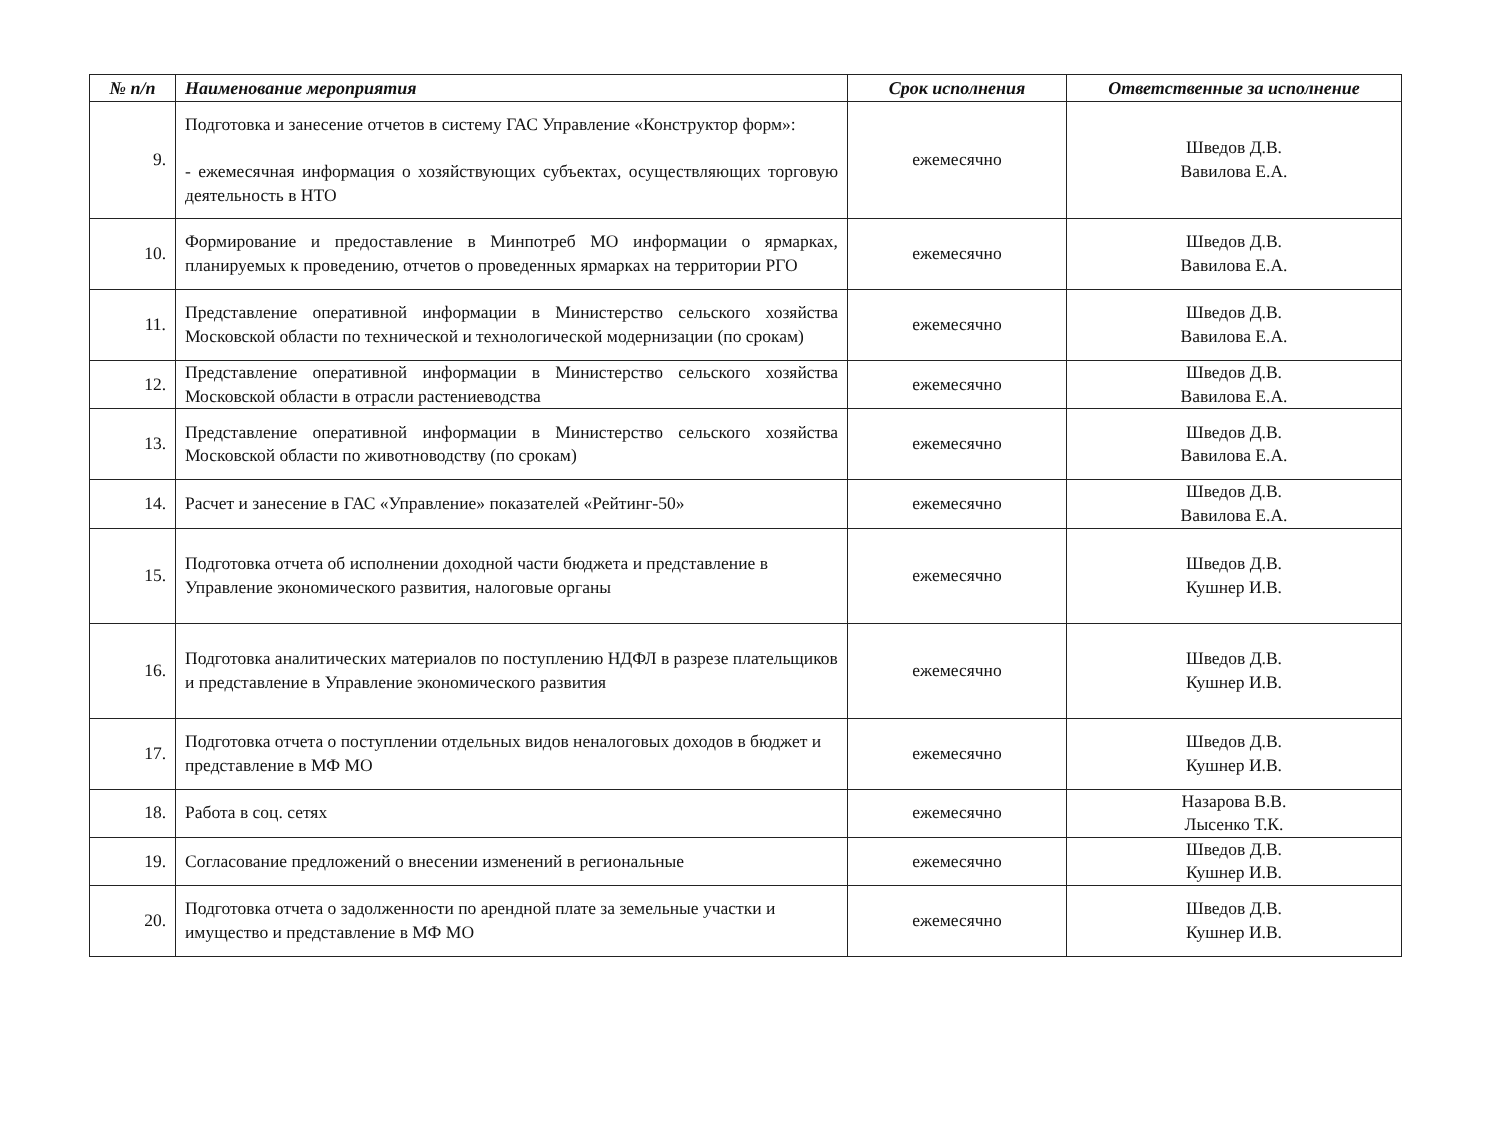| № п/п | Наименование мероприятия | Срок исполнения | Ответственные за исполнение |
| --- | --- | --- | --- |
| 9. | Подготовка и занесение отчетов в систему ГАС Управление «Конструктор форм»: - ежемесячная информация о хозяйствующих субъектах, осуществляющих торговую деятельность в НТО | ежемесячно | Шведов Д.В. Вавилова Е.А. |
| 10. | Формирование и предоставление в Минпотреб МО информации о ярмарках, планируемых к проведению, отчетов о проведенных ярмарках на территории РГО | ежемесячно | Шведов Д.В. Вавилова Е.А. |
| 11. | Представление оперативной информации в Министерство сельского хозяйства Московской области по технической и технологической модернизации (по срокам) | ежемесячно | Шведов Д.В. Вавилова Е.А. |
| 12. | Представление оперативной информации в Министерство сельского хозяйства Московской области в отрасли растениеводства | ежемесячно | Шведов Д.В. Вавилова Е.А. |
| 13. | Представление оперативной информации в Министерство сельского хозяйства Московской области по животноводству (по срокам) | ежемесячно | Шведов Д.В. Вавилова Е.А. |
| 14. | Расчет и занесение в ГАС «Управление» показателей «Рейтинг-50» | ежемесячно | Шведов Д.В. Вавилова Е.А. |
| 15. | Подготовка отчета об исполнении доходной части бюджета и представление в Управление экономического развития, налоговые органы | ежемесячно | Шведов Д.В. Кушнер И.В. |
| 16. | Подготовка аналитических материалов по поступлению НДФЛ в разрезе плательщиков и представление в Управление экономического развития | ежемесячно | Шведов Д.В. Кушнер И.В. |
| 17. | Подготовка отчета о поступлении отдельных видов неналоговых доходов в бюджет и представление в МФ МО | ежемесячно | Шведов Д.В. Кушнер И.В. |
| 18. | Работа в соц. сетях | ежемесячно | Назарова В.В. Лысенко Т.К. |
| 19. | Согласование предложений о внесении изменений в региональные | ежемесячно | Шведов Д.В. Кушнер И.В. |
| 20. | Подготовка отчета о задолженности по арендной плате за земельные участки и имущество и представление в МФ МО | ежемесячно | Шведов Д.В. Кушнер И.В. |